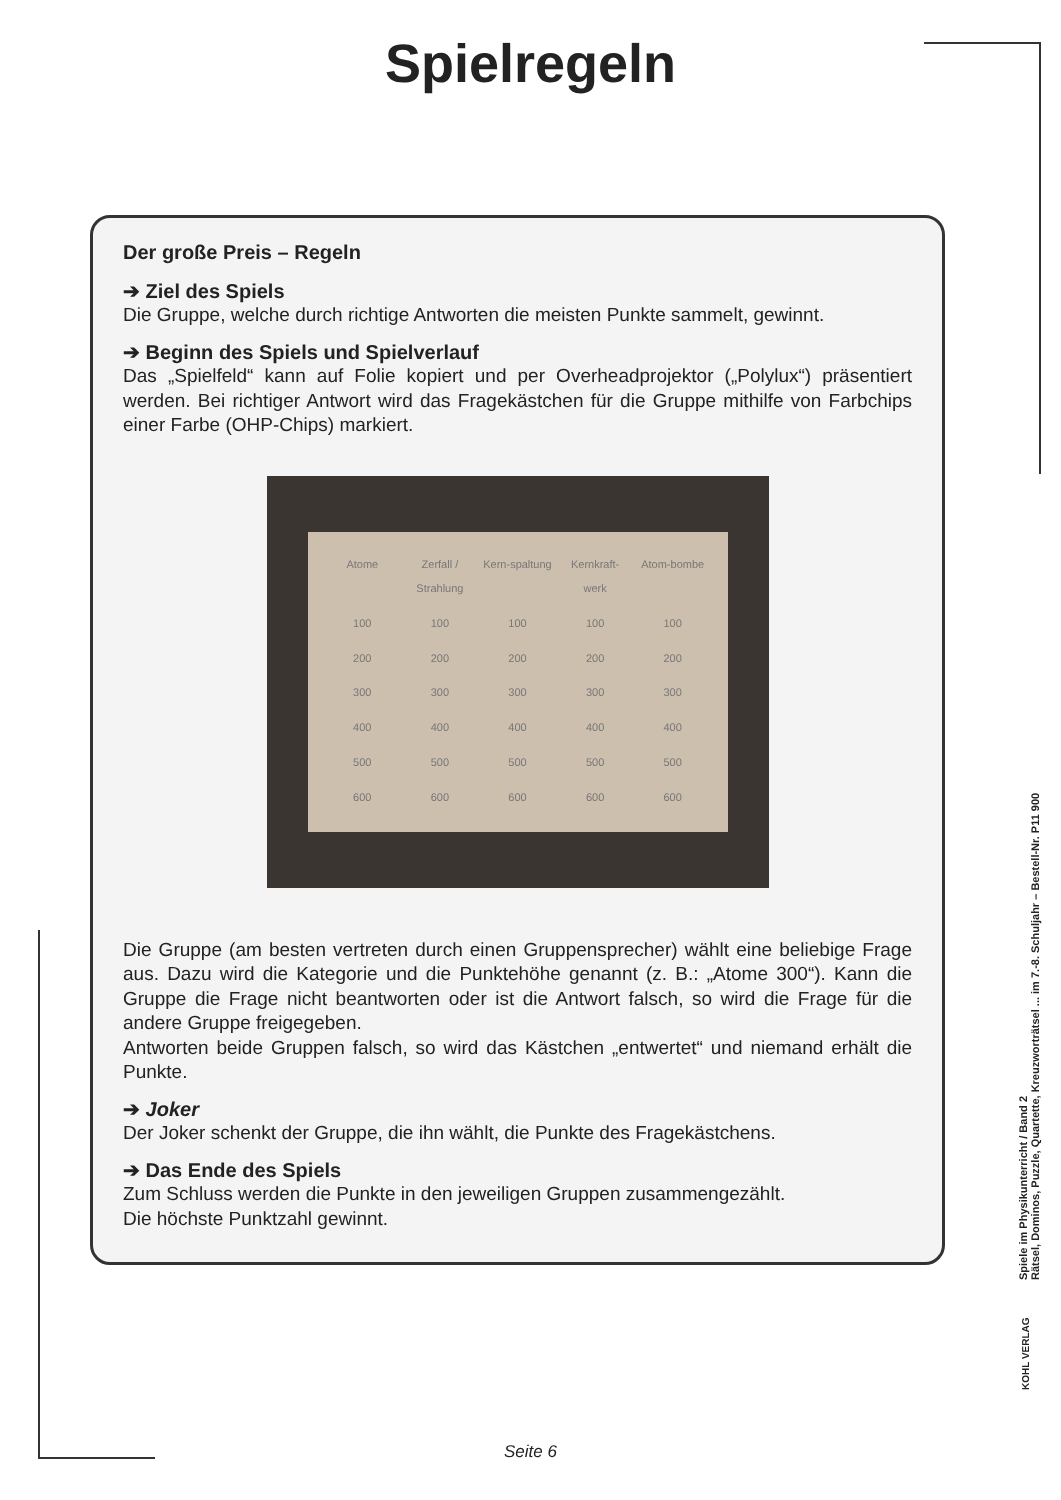Spielregeln
Der große Preis – Regeln
➔ Ziel des Spiels
Die Gruppe, welche durch richtige Antworten die meisten Punkte sammelt, gewinnt.
➔ Beginn des Spiels und Spielverlauf
Das „Spielfeld“ kann auf Folie kopiert und per Overheadprojektor („Polylux“) präsentiert werden. Bei richtiger Antwort wird das Fragekästchen für die Gruppe mithilfe von Farbchips einer Farbe (OHP-Chips) markiert.
Atome Zerfall / Strahlung Kern-spaltung Kernkraft-werk Atom-bombe 100 100 100 100 100 200 200 200 200 200 300 300 300 300 300 400 400 400 400 400 500 500 500 500 500 600 600 600 600 600
Die Gruppe (am besten vertreten durch einen Gruppensprecher) wählt eine beliebige Frage aus. Dazu wird die Kategorie und die Punktehöhe genannt (z. B.: „Atome 300“). Kann die Gruppe die Frage nicht beantworten oder ist die Antwort falsch, so wird die Frage für die andere Gruppe freigegeben.
Antworten beide Gruppen falsch, so wird das Kästchen „entwertet“ und niemand erhält die Punkte.
➔ Joker
Der Joker schenkt der Gruppe, die ihn wählt, die Punkte des Fragekästchens.
➔ Das Ende des Spiels
Zum Schluss werden die Punkte in den jeweiligen Gruppen zusammengezählt.
Die höchste Punktzahl gewinnt.
Spiele im Physikunterricht / Band 2
Rätsel, Dominos, Puzzle, Quartette, Kreuzworträtsel ... im 7.-8. Schuljahr – Bestell-Nr. P11 900
KOHL VERLAG
Seite 6